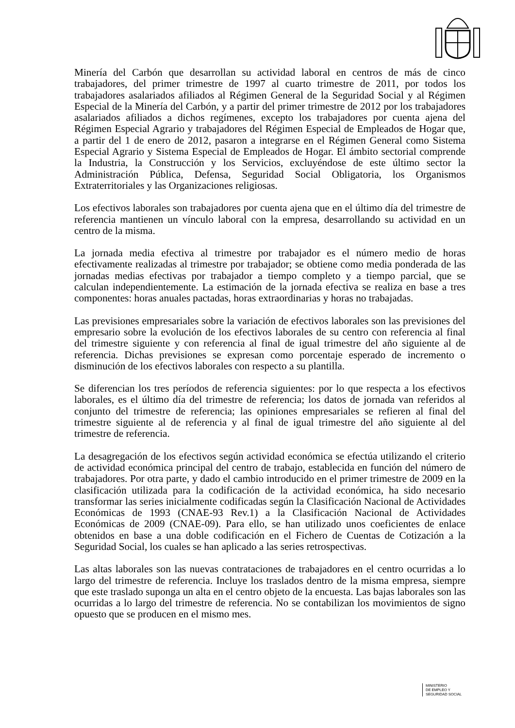Minería del Carbón que desarrollan su actividad laboral en centros de más de cinco trabajadores, del primer trimestre de 1997 al cuarto trimestre de 2011, por todos los trabajadores asalariados afiliados al Régimen General de la Seguridad Social y al Régimen Especial de la Minería del Carbón, y a partir del primer trimestre de 2012 por los trabajadores asalariados afiliados a dichos regímenes, excepto los trabajadores por cuenta ajena del Régimen Especial Agrario y trabajadores del Régimen Especial de Empleados de Hogar que, a partir del 1 de enero de 2012, pasaron a integrarse en el Régimen General como Sistema Especial Agrario y Sistema Especial de Empleados de Hogar. El ámbito sectorial comprende la Industria, la Construcción y los Servicios, excluyéndose de este último sector la Administración Pública, Defensa, Seguridad Social Obligatoria, los Organismos Extraterritoriales y las Organizaciones religiosas.
Los efectivos laborales son trabajadores por cuenta ajena que en el último día del trimestre de referencia mantienen un vínculo laboral con la empresa, desarrollando su actividad en un centro de la misma.
La jornada media efectiva al trimestre por trabajador es el número medio de horas efectivamente realizadas al trimestre por trabajador; se obtiene como media ponderada de las jornadas medias efectivas por trabajador a tiempo completo y a tiempo parcial, que se calculan independientemente. La estimación de la jornada efectiva se realiza en base a tres componentes: horas anuales pactadas, horas extraordinarias y horas no trabajadas.
Las previsiones empresariales sobre la variación de efectivos laborales son las previsiones del empresario sobre la evolución de los efectivos laborales de su centro con referencia al final del trimestre siguiente y con referencia al final de igual trimestre del año siguiente al de referencia. Dichas previsiones se expresan como porcentaje esperado de incremento o disminución de los efectivos laborales con respecto a su plantilla.
Se diferencian los tres períodos de referencia siguientes: por lo que respecta a los efectivos laborales, es el último día del trimestre de referencia; los datos de jornada van referidos al conjunto del trimestre de referencia; las opiniones empresariales se refieren al final del trimestre siguiente al de referencia y al final de igual trimestre del año siguiente al del trimestre de referencia.
La desagregación de los efectivos según actividad económica se efectúa utilizando el criterio de actividad económica principal del centro de trabajo, establecida en función del número de trabajadores. Por otra parte, y dado el cambio introducido en el primer trimestre de 2009 en la clasificación utilizada para la codificación de la actividad económica, ha sido necesario transformar las series inicialmente codificadas según la Clasificación Nacional de Actividades Económicas de 1993 (CNAE-93 Rev.1) a la Clasificación Nacional de Actividades Económicas de 2009 (CNAE-09). Para ello, se han utilizado unos coeficientes de enlace obtenidos en base a una doble codificación en el Fichero de Cuentas de Cotización a la Seguridad Social, los cuales se han aplicado a las series retrospectivas.
Las altas laborales son las nuevas contrataciones de trabajadores en el centro ocurridas a lo largo del trimestre de referencia. Incluye los traslados dentro de la misma empresa, siempre que este traslado suponga un alta en el centro objeto de la encuesta. Las bajas laborales son las ocurridas a lo largo del trimestre de referencia. No se contabilizan los movimientos de signo opuesto que se producen en el mismo mes.
MINISTERIO
DE EMPLEO Y
SEGURIDAD SOCIAL